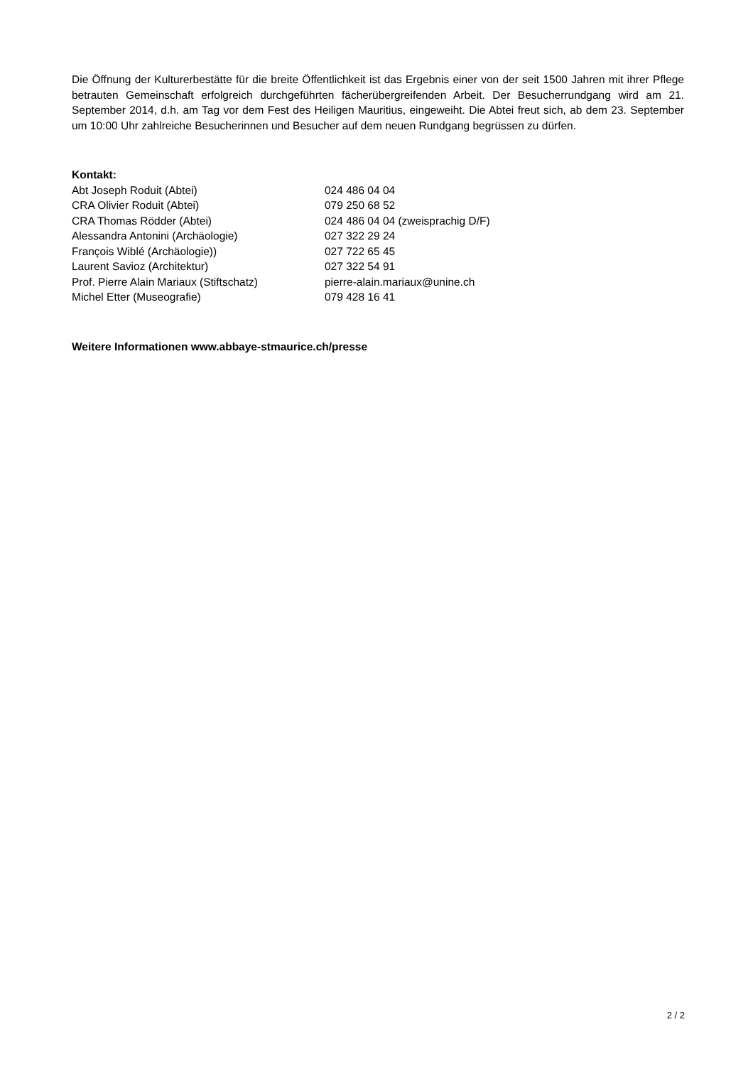Die Öffnung der Kulturerbestätte für die breite Öffentlichkeit ist das Ergebnis einer von der seit 1500 Jahren mit ihrer Pflege betrauten Gemeinschaft erfolgreich durchgeführten fächerübergreifenden Arbeit. Der Besucherrundgang wird am 21. September 2014, d.h. am Tag vor dem Fest des Heiligen Mauritius, eingeweiht. Die Abtei freut sich, ab dem 23. September um 10:00 Uhr zahlreiche Besucherinnen und Besucher auf dem neuen Rundgang begrüssen zu dürfen.
Kontakt:
| Abt Joseph Roduit (Abtei) | 024 486 04 04 |
| CRA Olivier Roduit (Abtei) | 079 250 68 52 |
| CRA Thomas Rödder (Abtei) | 024 486 04 04 (zweisprachig D/F) |
| Alessandra Antonini (Archäologie) | 027 322 29 24 |
| François Wiblé (Archäologie)) | 027 722 65 45 |
| Laurent Savioz (Architektur) | 027 322 54 91 |
| Prof. Pierre Alain Mariaux (Stiftschatz) | pierre-alain.mariaux@unine.ch |
| Michel Etter (Museografie) | 079 428 16 41 |
Weitere Informationen www.abbaye-stmaurice.ch/presse
2 / 2